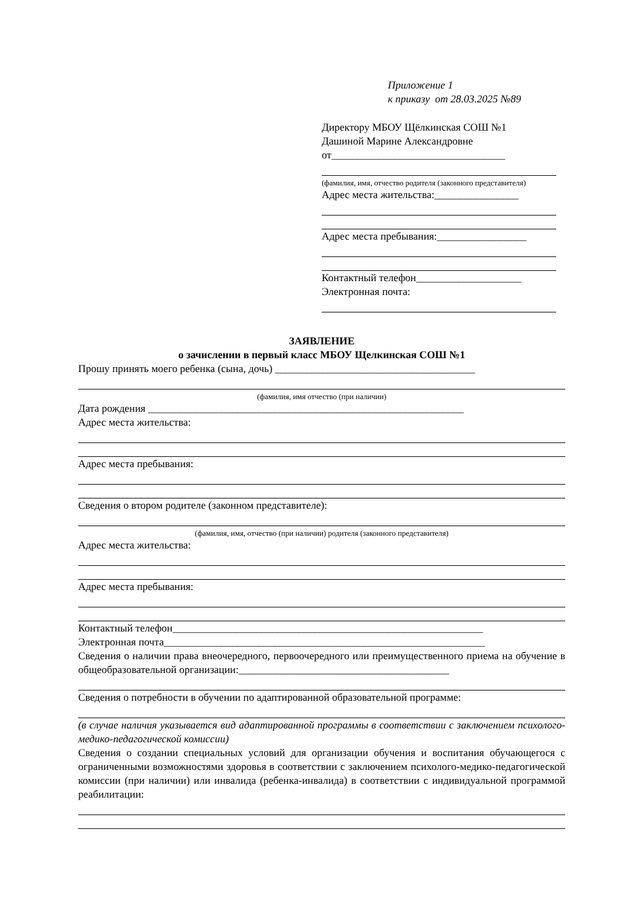Приложение 1
к приказу от 28.03.2025 №89
Директору МБОУ Щёлкинская СОШ №1
Дашиной Марине Александровне
от_________________________________
(фамилия, имя, отчество родителя (законного представителя)
Адрес места жительства:________________
Адрес места пребывания:_________________
Контактный телефон____________________
Электронная почта:
ЗАЯВЛЕНИЕ
о зачислении в первый класс МБОУ Щелкинская СОШ №1
Прошу принять моего ребенка (сына, дочь) ______________________________________
(фамилия, имя отчество (при наличии)
Дата рождения ____________________________________________________________
Адрес места жительства:
Адрес места пребывания:
Сведения о втором родителе (законном представителе):
(фамилия, имя, отчество (при наличии) родителя (законного представителя)
Адрес места жительства:
Адрес места пребывания:
Контактный телефон___________________________________________________________
Электронная почта_____________________________________________________________
Сведения о наличии права внеочередного, первоочередного или преимущественного приема на обучение в общеобразовательной организации:________________________________________
Сведения о потребности в обучении по адаптированной образовательной программе:
(в случае наличия указывается вид адаптированной программы в соответствии с заключением психолого-медико-педагогической комиссии)
Сведения о создании специальных условий для организации обучения и воспитания обучающегося с ограниченными возможностями здоровья в соответствии с заключением психолого-медико-педагогической комиссии (при наличии) или инвалида (ребенка-инвалида) в соответствии с индивидуальной программой реабилитации: